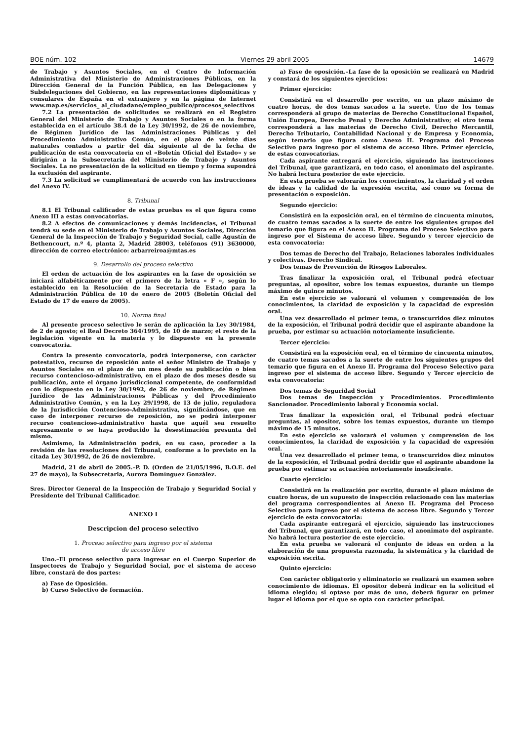BOE núm. 102 Viernes 29 abril 2005 14679
de Trabajo y Asuntos Sociales, en el Centro de Información Administrativa del Ministerio de Administraciones Públicas, en la Dirección General de la Función Pública, en las Delegaciones y Subdelegaciones del Gobierno, en las representaciones diplomáticas y consulares de España en el extranjero y en la página de Internet www.map.es/servicios_ al_ciudadano/empleo_publico/procesos_selectivos
7.2 La presentación de solicitudes se realizará en el Registro General del Ministerio de Trabajo y Asuntos Sociales o en la forma establecida en el artículo 38.4 de la Ley 30/1992, de 26 de noviembre, de Régimen Jurídico de las Administraciones Públicas y del Procedimiento Administrativo Común, en el plazo de veinte días naturales contados a partir del día siguiente al de la fecha de publicación de esta convocatoria en el «Boletín Oficial del Estado» y se dirigirán a la Subsecretaria del Ministerio de Trabajo y Asuntos Sociales. La no presentación de la solicitud en tiempo y forma supondrá la exclusión del aspirante.
7.3 La solicitud se cumplimentará de acuerdo con las instrucciones del Anexo IV.
8. Tribunal
8.1 El Tribunal calificador de estas pruebas es el que figura como Anexo III a estas convocatorias.
8.2 A efectos de comunicaciones y demás incidencias, el Tribunal tendrá su sede en el Ministerio de Trabajo y Asuntos Sociales, Dirección General de la Inspección de Trabajo y Seguridad Social, calle Agustín de Bethencourt, n.º 4, planta 2, Madrid 28003, teléfonos (91) 3630000, dirección de correo electrónico: arbarreiroa@mtas.es
9. Desarrollo del proceso selectivo
El orden de actuación de los aspirantes en la fase de oposición se iniciará alfabéticamente por el primero de la letra « F », según lo establecido en la Resolución de la Secretaria de Estado para la Administración Pública de 10 de enero de 2005 (Boletín Oficial del Estado de 17 de enero de 2005).
10. Norma final
Al presente proceso selectivo le serán de aplicación la Ley 30/1984, de 2 de agosto; el Real Decreto 364/1995, de 10 de marzo; el resto de la legislación vigente en la materia y lo dispuesto en la presente convocatoria.
Contra la presente convocatoria, podrá interponerse, con carácter potestativo, recurso de reposición ante el señor Ministro de Trabajo y Asuntos Sociales en el plazo de un mes desde su publicación o bien recurso contencioso-administrativo, en el plazo de dos meses desde su publicación, ante el órgano jurisdiccional competente, de conformidad con lo dispuesto en la Ley 30/1992, de 26 de noviembre, de Régimen Jurídico de las Administraciones Públicas y del Procedimiento Administrativo Común, y en la Ley 29/1998, de 13 de julio, reguladora de la Jurisdicción Contencioso-Administrativa, significándose, que en caso de interponer recurso de reposición, no se podrá interponer recurso contencioso-administrativo hasta que aquél sea resuelto expresamente o se haya producido la desestimación presunta del mismo.
Asimismo, la Administración podrá, en su caso, proceder a la revisión de las resoluciones del Tribunal, conforme a lo previsto en la citada Ley 30/1992, de 26 de noviembre.
Madrid, 21 de abril de 2005.–P. D. (Orden de 21/05/1996, B.O.E. del 27 de mayo), la Subsecretaria, Aurora Domínguez González.
Sres. Director General de la Inspección de Trabajo y Seguridad Social y Presidente del Tribunal Calificador.
ANEXO I
Descripcion del proceso selectivo
1. Proceso selectivo para ingreso por el sistema
de acceso libre
Uno.–El proceso selectivo para ingresar en el Cuerpo Superior de Inspectores de Trabajo y Seguridad Social, por el sistema de acceso libre, constará de dos partes:
a) Fase de Oposición.
b) Curso Selectivo de formación.
a) Fase de oposición.–La fase de la oposición se realizará en Madrid y constará de los siguientes ejercicios:
Primer ejercicio:
Consistirá en el desarrollo por escrito, en un plazo máximo de cuatro horas, de dos temas sacados a la suerte. Uno de los temas corresponderá al grupo de materias de Derecho Constitucional Español, Unión Europea, Derecho Penal y Derecho Administrativo; el otro tema corresponderá a las materias de Derecho Civil, Derecho Mercantil, Derecho Tributario, Contabilidad Nacional y de Empresa y Economía, según temario que figura como Anexo II. Programa del Proceso Selectivo para ingreso por el sistema de acceso libre. Primer ejercicio, de estas convocatorias.
Cada aspirante entregará el ejercicio, siguiendo las instrucciones del Tribunal, que garantizará, en todo caso, el anonimato del aspirante. No habrá lectura posterior de este ejercicio.
En esta prueba se valorarán los conocimientos, la claridad y el orden de ideas y la calidad de la expresión escrita, así como su forma de presentación o exposición.
Segundo ejercicio:
Consistirá en la exposición oral, en el término de cincuenta minutos, de cuatro temas sacados a la suerte de entre los siguientes grupos del temario que figura en el Anexo II. Programa del Proceso Selectivo para ingreso por el Sistema de acceso libre. Segundo y tercer ejercicio de esta convocatoria:
Dos temas de Derecho del Trabajo, Relaciones laborales individuales y colectivas. Derecho Sindical.
Dos temas de Prevención de Riesgos Laborales.
Tras finalizar la exposición oral, el Tribunal podrá efectuar preguntas, al opositor, sobre los temas expuestos, durante un tiempo máximo de quince minutos.
En este ejercicio se valorará el volumen y comprensión de los conocimientos, la claridad de exposición y la capacidad de expresión oral.
Una vez desarrollado el primer tema, o transcurridos diez minutos de la exposición, el Tribunal podrá decidir que el aspirante abandone la prueba, por estimar su actuación notoriamente insuficiente.
Tercer ejercicio:
Consistirá en la exposición oral, en el término de cincuenta minutos, de cuatro temas sacados a la suerte de entre los siguientes grupos del temario que figura en el Anexo II. Programa del Proceso Selectivo para ingreso por el sistema de acceso libre. Segundo y Tercer ejercicio de esta convocatoria:
Dos temas de Seguridad Social
Dos temas de Inspección y Procedimientos. Procedimiento Sancionador. Procedimiento laboral y Economía social.
Tras finalizar la exposición oral, el Tribunal podrá efectuar preguntas, al opositor, sobre los temas expuestos, durante un tiempo máximo de 15 minutos.
En este ejercicio se valorará el volumen y comprensión de los conocimientos, la claridad de exposición y la capacidad de expresión oral.
Una vez desarrollado el primer tema, o transcurridos diez minutos de la exposición, el Tribunal podrá decidir que el aspirante abandone la prueba por estimar su actuación notoriamente insuficiente.
Cuarto ejercicio:
Consistirá en la realización por escrito, durante el plazo máximo de cuatro horas, de un supuesto de inspección relacionado con las materias del programa correspondientes al Anexo II. Programa del Proceso Selectivo para ingreso por el sistema de acceso libre. Segundo y Tercer ejercicio de esta convocatoria:
Cada aspirante entregará el ejercicio, siguiendo las instrucciones del Tribunal, que garantizará, en todo caso, el anonimato del aspirante. No habrá lectura posterior de este ejercicio.
En esta prueba se valorará el conjunto de ideas en orden a la elaboración de una propuesta razonada, la sistemática y la claridad de exposición escrita.
Quinto ejercicio:
Con carácter obligatorio y eliminatorio se realizará un examen sobre conocimiento de idiomas. El opositor deberá indicar en la solicitud el idioma elegido; si optase por más de uno, deberá figurar en primer lugar el idioma por el que se opta con carácter principal.